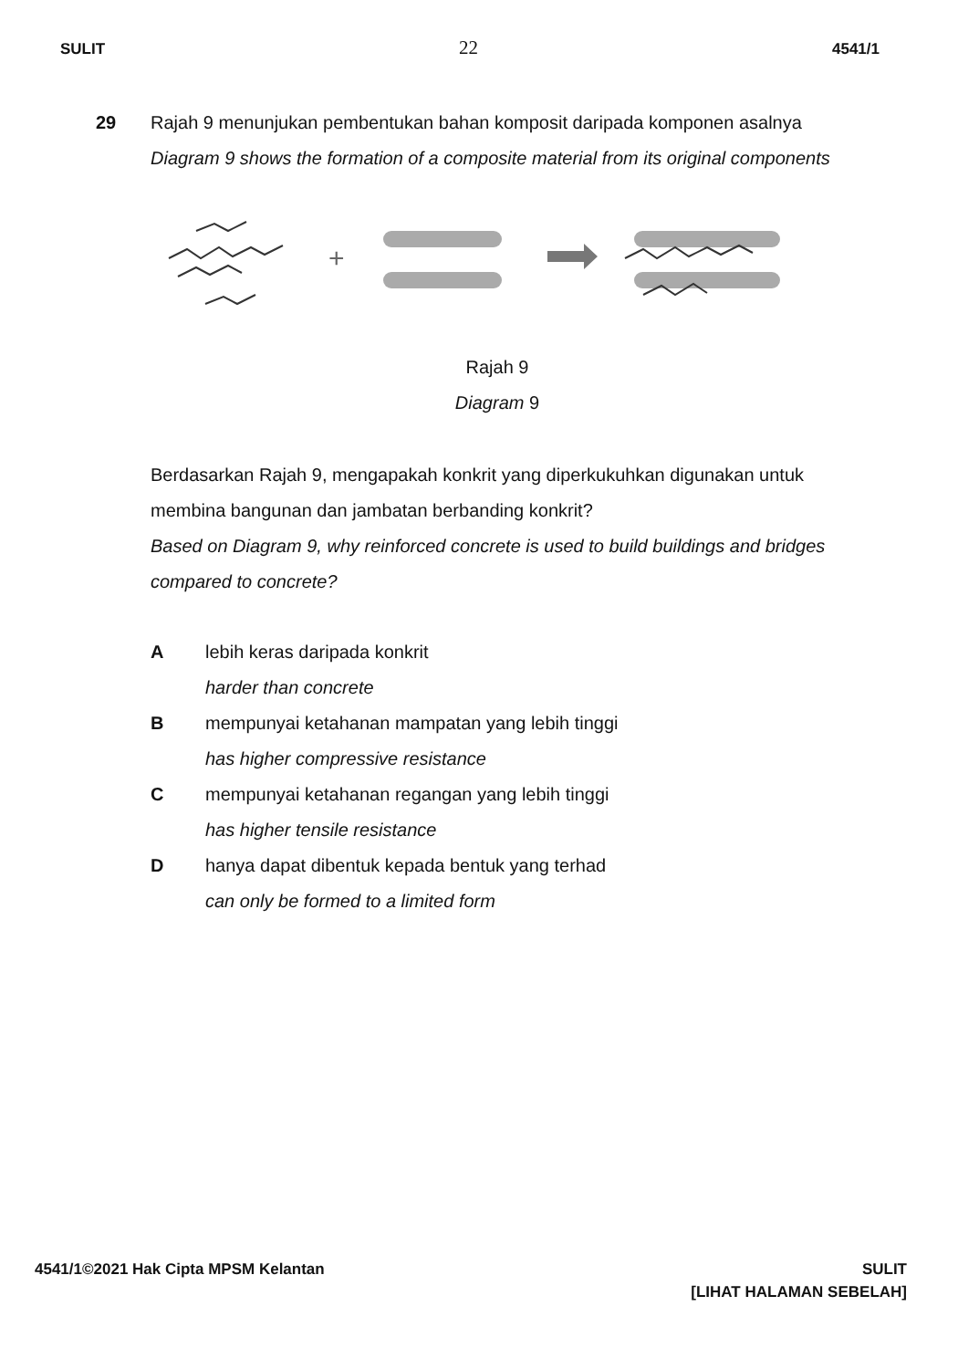SULIT 22 4541/1
29 Rajah 9 menunjukan pembentukan bahan komposit daripada komponen asalnya
Diagram 9 shows the formation of a composite material from its original components
+
Rajah 9
Diagram 9
Berdasarkan Rajah 9, mengapakah konkrit yang diperkukuhkan digunakan untuk membina bangunan dan jambatan berbanding konkrit?
Based on Diagram 9, why reinforced concrete is used to build buildings and bridges compared to concrete?
A lebih keras daripada konkrit
harder than concrete
B mempunyai ketahanan mampatan yang lebih tinggi
has higher compressive resistance
C mempunyai ketahanan regangan yang lebih tinggi
has higher tensile resistance
D hanya dapat dibentuk kepada bentuk yang terhad
can only be formed to a limited form
4541/1©2021 Hak Cipta MPSM Kelantan SULIT
[LIHAT HALAMAN SEBELAH]